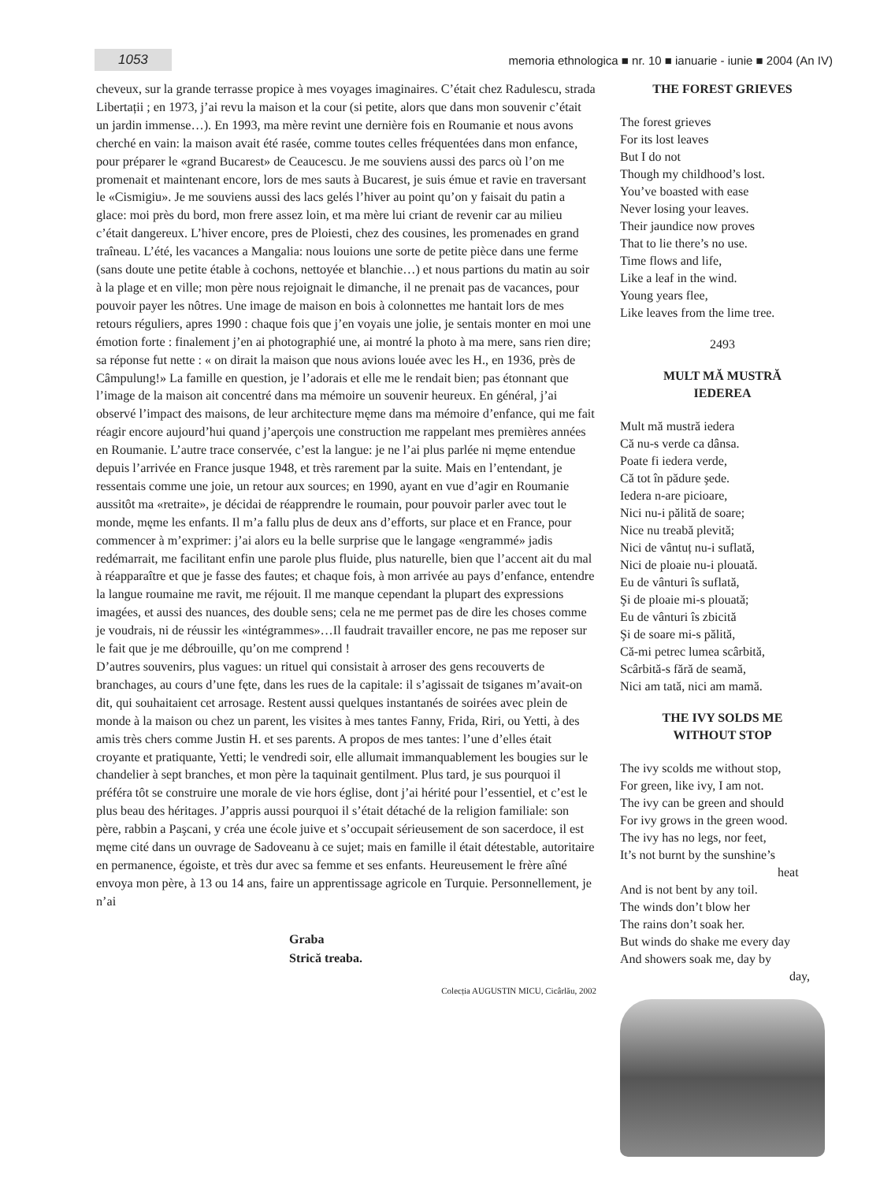1053 memoria ethnologica ■ nr. 10 ■ ianuarie - iunie ■ 2004 (An IV)
cheveux, sur la grande terrasse propice à mes voyages imaginaires. C’était chez Radulescu, strada Libertații ; en 1973, j’ai revu la maison et la cour (si petite, alors que dans mon souvenir c’était un jardin immense…). En 1993, ma mère revint une dernière fois en Roumanie et nous avons cherché en vain: la maison avait été rasée, comme toutes celles fréquentées dans mon enfance, pour préparer le «grand Bucarest» de Ceaucescu. Je me souviens aussi des parcs où l’on me promenait et maintenant encore, lors de mes sauts à Bucarest, je suis émue et ravie en traversant le «Cismigiu». Je me souviens aussi des lacs gelés l’hiver au point qu’on y faisait du patin a glace: moi près du bord, mon frere assez loin, et ma mère lui criant de revenir car au milieu c’était dangereux. L’hiver encore, pres de Ploiesti, chez des cousines, les promenades en grand traîneau. L’été, les vacances a Mangalia: nous louions une sorte de petite pièce dans une ferme (sans doute une petite étable à cochons, nettoyée et blanchie…) et nous partions du matin au soir à la plage et en ville; mon père nous rejoignait le dimanche, il ne prenait pas de vacances, pour pouvoir payer les nôtres. Une image de maison en bois à colonnettes me hantait lors de mes retours réguliers, apres 1990 : chaque fois que j’en voyais une jolie, je sentais monter en moi une émotion forte : finalement j’en ai photographié une, ai montré la photo à ma mere, sans rien dire; sa réponse fut nette : « on dirait la maison que nous avions louée avec les H., en 1936, près de Câmpulung!» La famille en question, je l’adorais et elle me le rendait bien; pas étonnant que l’image de la maison ait concentré dans ma mémoire un souvenir heureux. En général, j’ai observé l’impact des maisons, de leur architecture męme dans ma mémoire d’enfance, qui me fait réagir encore aujourd’hui quand j’aperçois une construction me rappelant mes premières années en Roumanie. L’autre trace conservée, c’est la langue: je ne l’ai plus parlée ni męme entendue depuis l’arrivée en France jusque 1948, et très rarement par la suite. Mais en l’entendant, je ressentais comme une joie, un retour aux sources; en 1990, ayant en vue d’agir en Roumanie aussitôt ma «retraite», je décidai de réapprendre le roumain, pour pouvoir parler avec tout le monde, męme les enfants. Il m’a fallu plus de deux ans d’efforts, sur place et en France, pour commencer à m’exprimer: j’ai alors eu la belle surprise que le langage «engrammé» jadis redémarrait, me facilitant enfin une parole plus fluide, plus naturelle, bien que l’accent ait du mal à réapparaître et que je fasse des fautes; et chaque fois, à mon arrivée au pays d’enfance, entendre la langue roumaine me ravit, me réjouit. Il me manque cependant la plupart des expressions imagées, et aussi des nuances, des double sens; cela ne me permet pas de dire les choses comme je voudrais, ni de réussir les «intégrammes»…Il faudrait travailler encore, ne pas me reposer sur le fait que je me débrouille, qu’on me comprend !
D’autres souvenirs, plus vagues: un rituel qui consistait à arroser des gens recouverts de branchages, au cours d’une fęte, dans les rues de la capitale: il s’agissait de tsiganes m’avait-on dit, qui souhaitaient cet arrosage. Restent aussi quelques instantanés de soirées avec plein de monde à la maison ou chez un parent, les visites à mes tantes Fanny, Frida, Riri, ou Yetti, à des amis très chers comme Justin H. et ses parents. A propos de mes tantes: l’une d’elles était croyante et pratiquante, Yetti; le vendredi soir, elle allumait immanquablement les bougies sur le chandelier à sept branches, et mon père la taquinait gentilment. Plus tard, je sus pourquoi il préféra tôt se construire une morale de vie hors église, dont j’ai hérité pour l’essentiel, et c’est le plus beau des héritages. J’appris aussi pourquoi il s’était détaché de la religion familiale: son père, rabbin a Paşcani, y créa une école juive et s’occupait sérieusement de son sacerdoce, il est męme cité dans un ouvrage de Sadoveanu à ce sujet; mais en famille il était détestable, autoritaire en permanence, égoiste, et très dur avec sa femme et ses enfants. Heureusement le frère aîné envoya mon père, à 13 ou 14 ans, faire un apprentissage agricole en Turquie. Personnellement, je n’ai
Graba
Strică treaba.
Colecția AUGUSTIN MICU, Cicârlău, 2002
THE FOREST GRIEVES
The forest grieves
For its lost leaves
But I do not
Though my childhood’s lost.
You’ve boasted with ease
Never losing your leaves.
Their jaundice now proves
That to lie there’s no use.
Time flows and life,
Like a leaf in the wind.
Young years flee,
Like leaves from the lime tree.
2493
MULT MĂ MUSTRĂ
IEDEREA
Mult mă mustră iedera
Că nu-s verde ca dânsa.
Poate fi iedera verde,
Că tot în pădure şede.
Iedera n-are picioare,
Nici nu-i pălită de soare;
Nice nu treabă plevită;
Nici de vântuț nu-i suflată,
Nici de ploaie nu-i plouată.
Eu de vânturi îs suflată,
Şi de ploaie mi-s plouată;
Eu de vânturi îs zbicită
Şi de soare mi-s pălită,
Că-mi petrec lumea scârbită,
Scârbită-s fără de seamă,
Nici am tată, nici am mamă.
THE IVY SOLDS ME
WITHOUT STOP
The ivy scolds me without stop,
For green, like ivy, I am not.
The ivy can be green and should
For ivy grows in the green wood.
The ivy has no legs, nor feet,
It’s not burnt by the sunshine’s
heat
And is not bent by any toil.
The winds don’t blow her
The rains don’t soak her.
But winds do shake me every day
And showers soak me, day by
day,